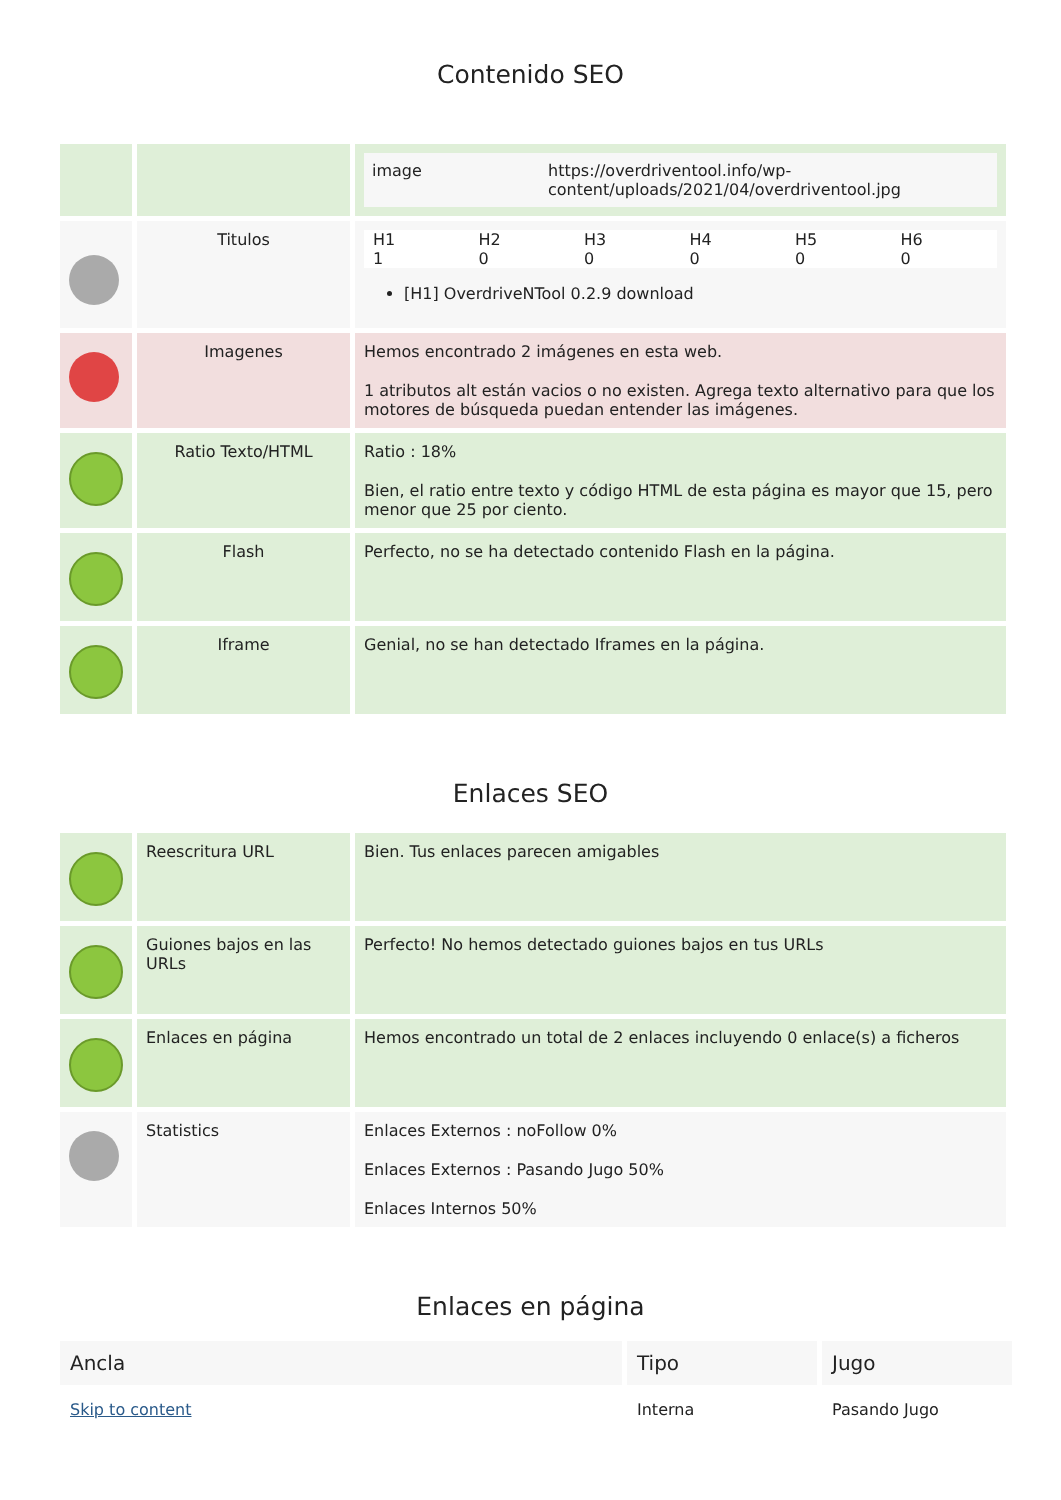Contenido SEO
| | | / image / https://overdriventool.info/wp-content/uploads/2021/04/overdriventool.jpg / |
| | Titulos | / H1 / H2 / H3 / H4 / H5 / H6 / / 1 / 0 / 0 / 0 / 0 / 0 / [H1] OverdriveNTool 0.2.9 download |
| | Imagenes | Hemos encontrado 2 imágenes en esta web. 1 atributos alt están vacios o no existen. Agrega texto alternativo para que los motores de búsqueda puedan entender las imágenes. |
| | Ratio Texto/HTML | Ratio : 18% Bien, el ratio entre texto y código HTML de esta página es mayor que 15, pero menor que 25 por ciento. |
| | Flash | Perfecto, no se ha detectado contenido Flash en la página. |
| | Iframe | Genial, no se han detectado Iframes en la página. |
Enlaces SEO
| | Reescritura URL | Bien. Tus enlaces parecen amigables |
| | Guiones bajos en las URLs | Perfecto! No hemos detectado guiones bajos en tus URLs |
| | Enlaces en página | Hemos encontrado un total de 2 enlaces incluyendo 0 enlace(s) a ficheros |
| | Statistics | Enlaces Externos : noFollow 0% Enlaces Externos : Pasando Jugo 50% Enlaces Internos 50% |
Enlaces en página
| Ancla | Tipo | Jugo |
| --- | --- | --- |
| Skip to content | Interna | Pasando Jugo |